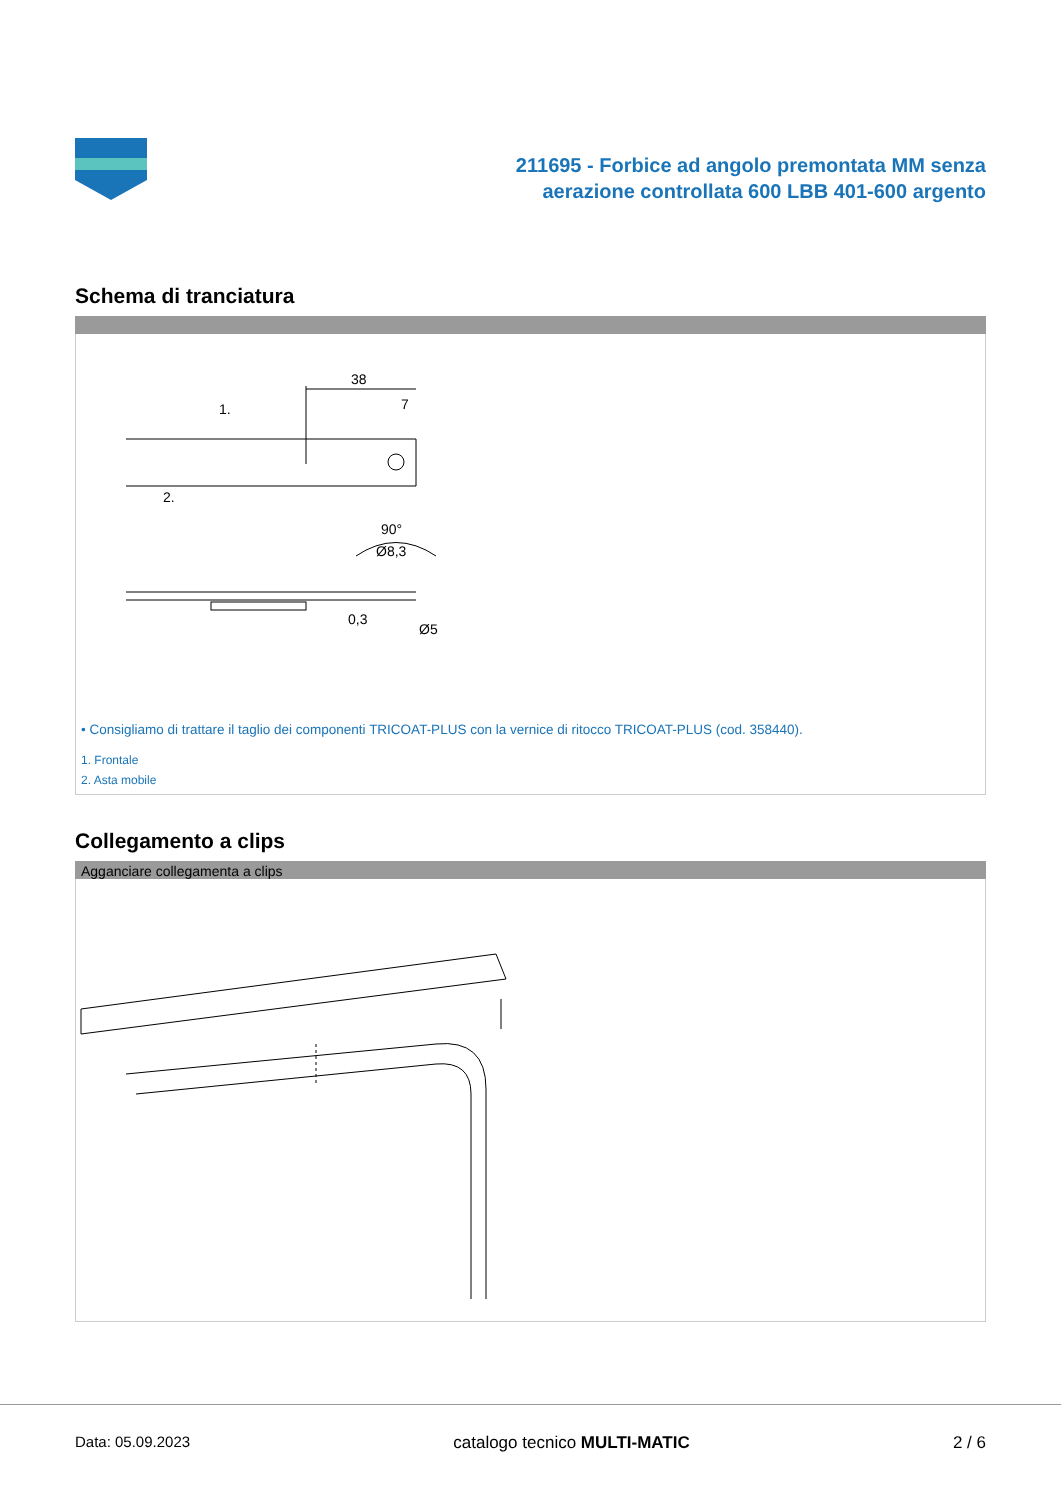211695 - Forbice ad angolo premontata MM senza
aerazione controllata 600 LBB 401-600 argento
Schema di tranciatura
38
7
1.
2.
90°
Ø8,3
0,3
Ø5
• Consigliamo di trattare il taglio dei componenti TRICOAT-PLUS con la vernice di ritocco TRICOAT-PLUS (cod. 358440).
1. Frontale
2. Asta mobile
Collegamento a clips
Agganciare collegamenta a clips
Data: 05.09.2023 catalogo tecnico MULTI-MATIC 2 / 6